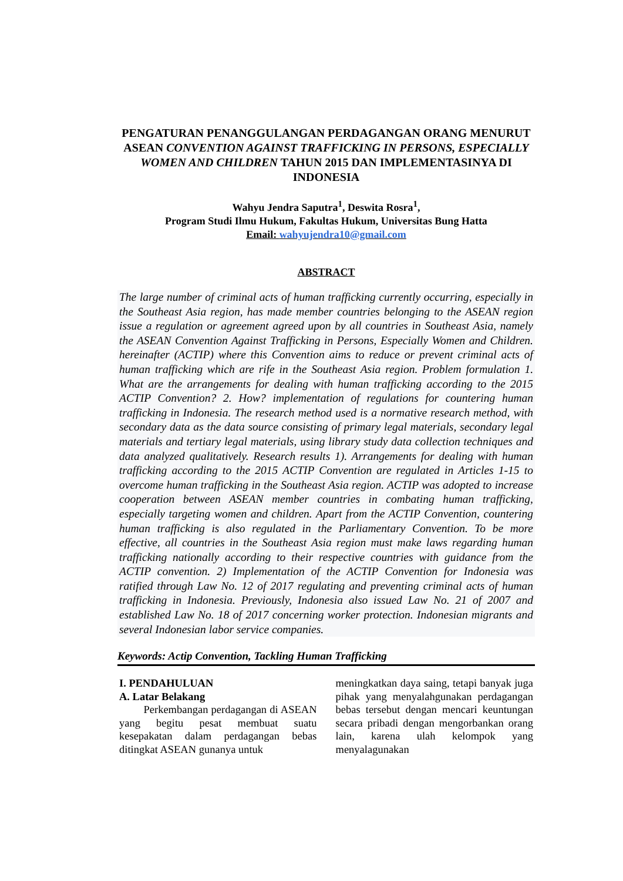PENGATURAN PENANGGULANGAN PERDAGANGAN ORANG MENURUT ASEAN CONVENTION AGAINST TRAFFICKING IN PERSONS, ESPECIALLY WOMEN AND CHILDREN TAHUN 2015 DAN IMPLEMENTASINYA DI INDONESIA
Wahyu Jendra Saputra<sup>1</sup>, Deswita Rosra<sup>1</sup>,
Program Studi Ilmu Hukum, Fakultas Hukum, Universitas Bung Hatta
Email: wahyujendra10@gmail.com
ABSTRACT
The large number of criminal acts of human trafficking currently occurring, especially in the Southeast Asia region, has made member countries belonging to the ASEAN region issue a regulation or agreement agreed upon by all countries in Southeast Asia, namely the ASEAN Convention Against Trafficking in Persons, Especially Women and Children. hereinafter (ACTIP) where this Convention aims to reduce or prevent criminal acts of human trafficking which are rife in the Southeast Asia region. Problem formulation 1. What are the arrangements for dealing with human trafficking according to the 2015 ACTIP Convention? 2. How? implementation of regulations for countering human trafficking in Indonesia. The research method used is a normative research method, with secondary data as the data source consisting of primary legal materials, secondary legal materials and tertiary legal materials, using library study data collection techniques and data analyzed qualitatively. Research results 1). Arrangements for dealing with human trafficking according to the 2015 ACTIP Convention are regulated in Articles 1-15 to overcome human trafficking in the Southeast Asia region. ACTIP was adopted to increase cooperation between ASEAN member countries in combating human trafficking, especially targeting women and children. Apart from the ACTIP Convention, countering human trafficking is also regulated in the Parliamentary Convention. To be more effective, all countries in the Southeast Asia region must make laws regarding human trafficking nationally according to their respective countries with guidance from the ACTIP convention. 2) Implementation of the ACTIP Convention for Indonesia was ratified through Law No. 12 of 2017 regulating and preventing criminal acts of human trafficking in Indonesia. Previously, Indonesia also issued Law No. 21 of 2007 and established Law No. 18 of 2017 concerning worker protection. Indonesian migrants and several Indonesian labor service companies.
Keywords: Actip Convention, Tackling Human Trafficking
I. PENDAHULUAN
A. Latar Belakang
Perkembangan perdagangan di ASEAN yang begitu pesat membuat suatu kesepakatan dalam perdagangan bebas ditingkat ASEAN gunanya untuk
meningkatkan daya saing, tetapi banyak juga pihak yang menyalahgunakan perdagangan bebas tersebut dengan mencari keuntungan secara pribadi dengan mengorbankan orang lain, karena ulah kelompok yang menyalagunakan